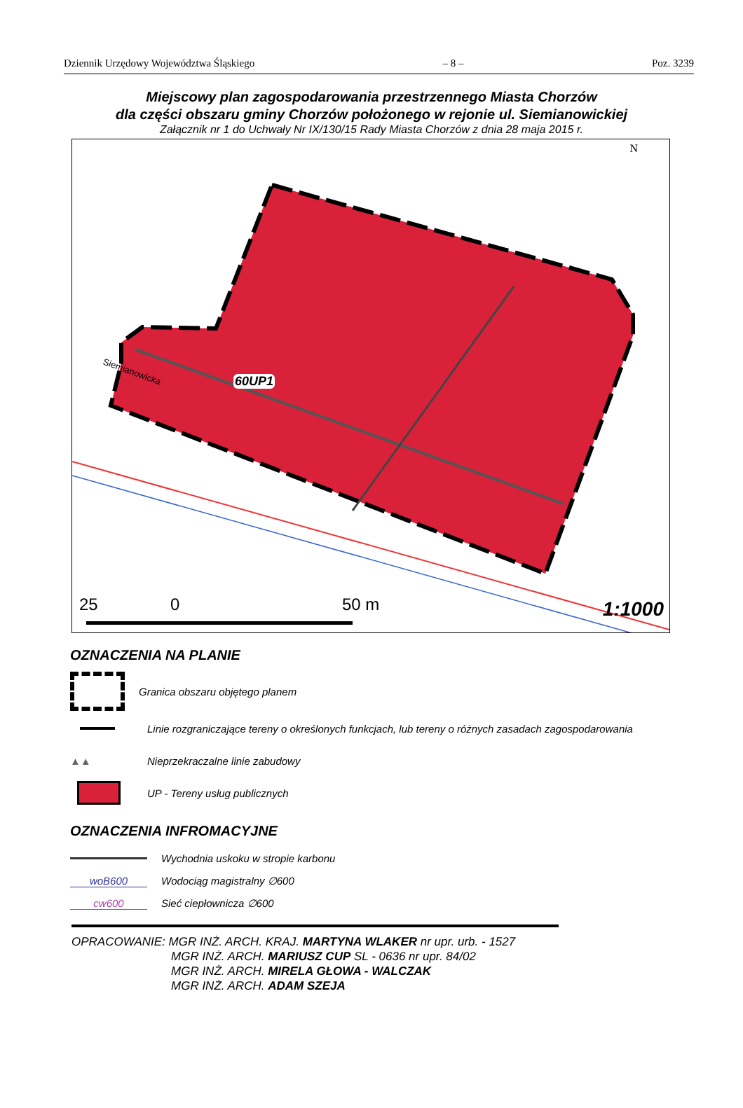Dziennik Urzędowy Województwa Śląskiego – 8 – Poz. 3239
Miejscowy plan zagospodarowania przestrzennego Miasta Chorzów
dla części obszaru gminy Chorzów położonego w rejonie ul. Siemianowickiej
Załącznik nr 1 do Uchwały Nr IX/130/15 Rady Miasta Chorzów z dnia 28 maja 2015 r.
60UP1
Siemianowicka
25 0 50 m 1:1000
N
OZNACZENIA NA PLANIE
Granica obszaru objętego planem
Linie rozgraniczające tereny o określonych funkcjach, lub tereny o różnych zasadach zagospodarowania
▲▲
Nieprzekraczalne linie zabudowy
UP - Tereny usług publicznych
OZNACZENIA INFROMACYJNE
Wychodnia uskoku w stropie karbonu
woB600 Wodociąg magistralny ∅600
cw600 Sieć ciepłownicza ∅600
OPRACOWANIE: MGR INŻ. ARCH. KRAJ. MARTYNA WLAKER nr upr. urb. - 1527
MGR INŻ. ARCH. MARIUSZ CUP SL - 0636 nr upr. 84/02
MGR INŻ. ARCH. MIRELA GŁOWA - WALCZAK
MGR INŻ. ARCH. ADAM SZEJA